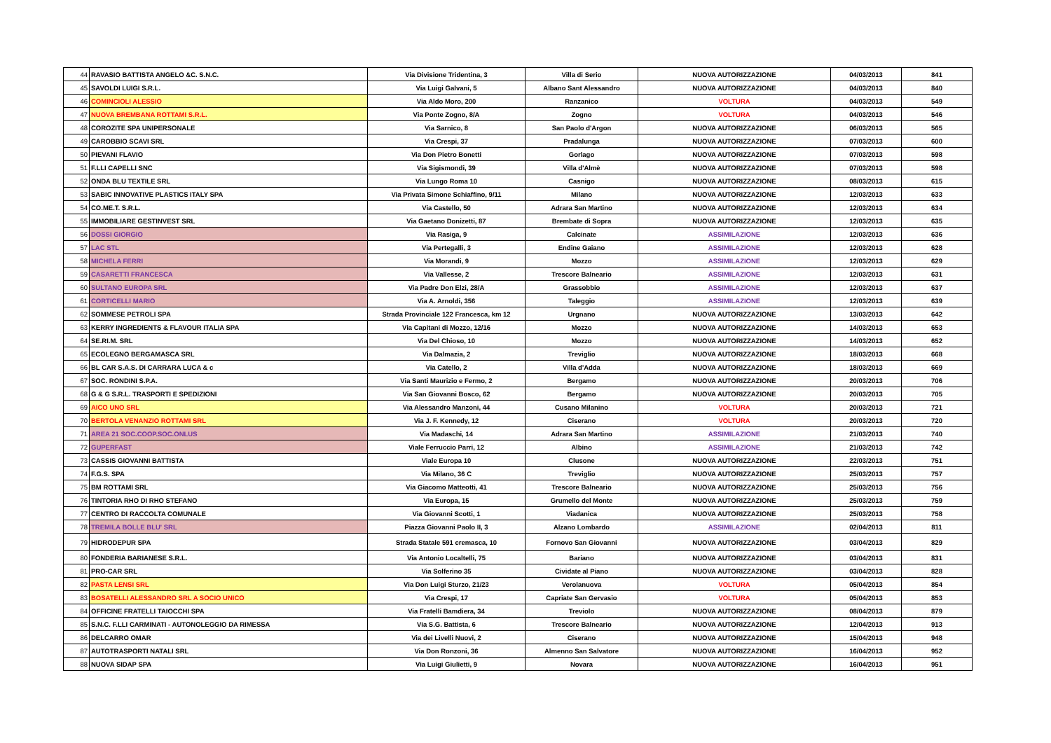| 44 | RAVASIO BATTISTA ANGELO &C. S.N.C. | Via Divisione Tridentina, 3 | Villa di Serio | NUOVA AUTORIZZAZIONE | 04/03/2013 | 841 |
| 45 | SAVOLDI LUIGI S.R.L. | Via Luigi Galvani, 5 | Albano Sant Alessandro | NUOVA AUTORIZZAZIONE | 04/03/2013 | 840 |
| 46 | COMINCIOLI ALESSIO | Via Aldo Moro, 200 | Ranzanico | VOLTURA | 04/03/2013 | 549 |
| 47 | NUOVA BREMBANA ROTTAMI S.R.L. | Via Ponte Zogno, 8/A | Zogno | VOLTURA | 04/03/2013 | 546 |
| 48 | COROZITE SPA UNIPERSONALE | Via Sarnico, 8 | San Paolo d'Argon | NUOVA AUTORIZZAZIONE | 06/03/2013 | 565 |
| 49 | CAROBBIO SCAVI SRL | Via Crespi, 37 | Pradalunga | NUOVA AUTORIZZAZIONE | 07/03/2013 | 600 |
| 50 | PIEVANI FLAVIO | Via Don Pietro Bonetti | Gorlago | NUOVA AUTORIZZAZIONE | 07/03/2013 | 598 |
| 51 | F.LLI CAPELLI SNC | Via Sigismondi, 39 | Villa d'Almè | NUOVA AUTORIZZAZIONE | 07/03/2013 | 598 |
| 52 | ONDA BLU TEXTILE SRL | Via Lungo Roma 10 | Casnigo | NUOVA AUTORIZZAZIONE | 08/03/2013 | 615 |
| 53 | SABIC INNOVATIVE PLASTICS ITALY SPA | Via Privata Simone Schiaffino, 9/11 | Milano | NUOVA AUTORIZZAZIONE | 12/03/2013 | 633 |
| 54 | CO.ME.T. S.R.L. | Via Castello, 50 | Adrara San Martino | NUOVA AUTORIZZAZIONE | 12/03/2013 | 634 |
| 55 | IMMOBILIARE GESTINVEST SRL | Via Gaetano Donizetti, 87 | Brembate di Sopra | NUOVA AUTORIZZAZIONE | 12/03/2013 | 635 |
| 56 | DOSSI GIORGIO | Via Rasiga, 9 | Calcinate | ASSIMILAZIONE | 12/03/2013 | 636 |
| 57 | LAC STL | Via Pertegalli, 3 | Endine Gaiano | ASSIMILAZIONE | 12/03/2013 | 628 |
| 58 | MICHELA FERRI | Via Morandi, 9 | Mozzo | ASSIMILAZIONE | 12/03/2013 | 629 |
| 59 | CASARETTI FRANCESCA | Via Vallesse, 2 | Trescore Balneario | ASSIMILAZIONE | 12/03/2013 | 631 |
| 60 | SULTANO EUROPA SRL | Via Padre Don Elzi, 28/A | Grassobbio | ASSIMILAZIONE | 12/03/2013 | 637 |
| 61 | CORTICELLI MARIO | Via A. Arnoldi, 356 | Taleggio | ASSIMILAZIONE | 12/03/2013 | 639 |
| 62 | SOMMESE PETROLI SPA | Strada Provinciale 122 Francesca, km 12 | Urgnano | NUOVA AUTORIZZAZIONE | 13/03/2013 | 642 |
| 63 | KERRY INGREDIENTS & FLAVOUR ITALIA SPA | Via Capitani di Mozzo, 12/16 | Mozzo | NUOVA AUTORIZZAZIONE | 14/03/2013 | 653 |
| 64 | SE.RI.M. SRL | Via Del Chioso, 10 | Mozzo | NUOVA AUTORIZZAZIONE | 14/03/2013 | 652 |
| 65 | ECOLEGNO BERGAMASCA SRL | Via Dalmazia, 2 | Treviglio | NUOVA AUTORIZZAZIONE | 18/03/2013 | 668 |
| 66 | BL CAR S.A.S. DI CARRARA LUCA & c | Via Catello, 2 | Villa d'Adda | NUOVA AUTORIZZAZIONE | 18/03/2013 | 669 |
| 67 | SOC. RONDINI S.P.A. | Via Santi Maurizio e Fermo, 2 | Bergamo | NUOVA AUTORIZZAZIONE | 20/03/2013 | 706 |
| 68 | G & G S.R.L. TRASPORTI E SPEDIZIONI | Via San Giovanni Bosco, 62 | Bergamo | NUOVA AUTORIZZAZIONE | 20/03/2013 | 705 |
| 69 | AICO UNO SRL | Via Alessandro Manzoni, 44 | Cusano Milanino | VOLTURA | 20/03/2013 | 721 |
| 70 | BERTOLA VENANZIO ROTTAMI SRL | Via J. F. Kennedy, 12 | Ciserano | VOLTURA | 20/03/2013 | 720 |
| 71 | AREA 21 SOC.COOP.SOC.ONLUS | Via Madaschi, 14 | Adrara San Martino | ASSIMILAZIONE | 21/03/2013 | 740 |
| 72 | GUPERFAST | Viale Ferruccio Parri, 12 | Albino | ASSIMILAZIONE | 21/03/2013 | 742 |
| 73 | CASSIS GIOVANNI BATTISTA | Viale Europa 10 | Clusone | NUOVA AUTORIZZAZIONE | 22/03/2013 | 751 |
| 74 | F.G.S. SPA | Via Milano, 36 C | Treviglio | NUOVA AUTORIZZAZIONE | 25/03/2013 | 757 |
| 75 | BM ROTTAMI SRL | Via Giacomo Matteotti, 41 | Trescore Balneario | NUOVA AUTORIZZAZIONE | 25/03/2013 | 756 |
| 76 | TINTORIA RHO DI RHO STEFANO | Via Europa, 15 | Grumello del Monte | NUOVA AUTORIZZAZIONE | 25/03/2013 | 759 |
| 77 | CENTRO DI RACCOLTA COMUNALE | Via Giovanni Scotti, 1 | Viadanica | NUOVA AUTORIZZAZIONE | 25/03/2013 | 758 |
| 78 | TREMILA BOLLE BLU' SRL | Piazza Giovanni Paolo II, 3 | Alzano Lombardo | ASSIMILAZIONE | 02/04/2013 | 811 |
| 79 | HIDRODEPUR SPA | Strada Statale 591 cremasca, 10 | Fornovo San Giovanni | NUOVA AUTORIZZAZIONE | 03/04/2013 | 829 |
| 80 | FONDERIA BARIANESE S.R.L. | Via Antonio Localtelli, 75 | Bariano | NUOVA AUTORIZZAZIONE | 03/04/2013 | 831 |
| 81 | PRO-CAR SRL | Via Solferino 35 | Cividate al Piano | NUOVA AUTORIZZAZIONE | 03/04/2013 | 828 |
| 82 | PASTA LENSI SRL | Via Don Luigi Sturzo, 21/23 | Verolanuova | VOLTURA | 05/04/2013 | 854 |
| 83 | BOSATELLI ALESSANDRO SRL A SOCIO UNICO | Via Crespi, 17 | Capriate San Gervasio | VOLTURA | 05/04/2013 | 853 |
| 84 | OFFICINE FRATELLI TAIOCCHI SPA | Via Fratelli Bamdiera, 34 | Treviolo | NUOVA AUTORIZZAZIONE | 08/04/2013 | 879 |
| 85 | S.N.C. F.LLI CARMINATI - AUTONOLEGGIO DA RIMESSA | Via S.G. Battista, 6 | Trescore Balneario | NUOVA AUTORIZZAZIONE | 12/04/2013 | 913 |
| 86 | DELCARRO OMAR | Via dei Livelli Nuovi, 2 | Ciserano | NUOVA AUTORIZZAZIONE | 15/04/2013 | 948 |
| 87 | AUTOTRASPORTI NATALI SRL | Via Don Ronzoni, 36 | Almenno San Salvatore | NUOVA AUTORIZZAZIONE | 16/04/2013 | 952 |
| 88 | NUOVA SIDAP SPA | Via Luigi Giulietti, 9 | Novara | NUOVA AUTORIZZAZIONE | 16/04/2013 | 951 |